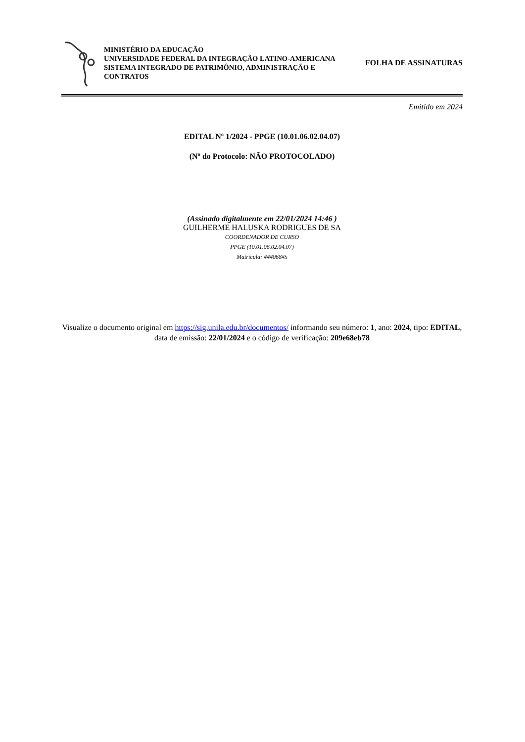MINISTÉRIO DA EDUCAÇÃO
UNIVERSIDADE FEDERAL DA INTEGRAÇÃO LATINO-AMERICANA
SISTEMA INTEGRADO DE PATRIMÔNIO, ADMINISTRAÇÃO E
CONTRATOS
FOLHA DE ASSINATURAS
Emitido em 2024
EDITAL Nº 1/2024 - PPGE (10.01.06.02.04.07)
(Nº do Protocolo: NÃO PROTOCOLADO)
(Assinado digitalmente em 22/01/2024 14:46 )
GUILHERME HALUSKA RODRIGUES DE SA
COORDENADOR DE CURSO
PPGE (10.01.06.02.04.07)
Matrícula: ###068#5
Visualize o documento original em https://sig.unila.edu.br/documentos/ informando seu número: 1, ano: 2024, tipo: EDITAL, data de emissão: 22/01/2024 e o código de verificação: 209e68eb78